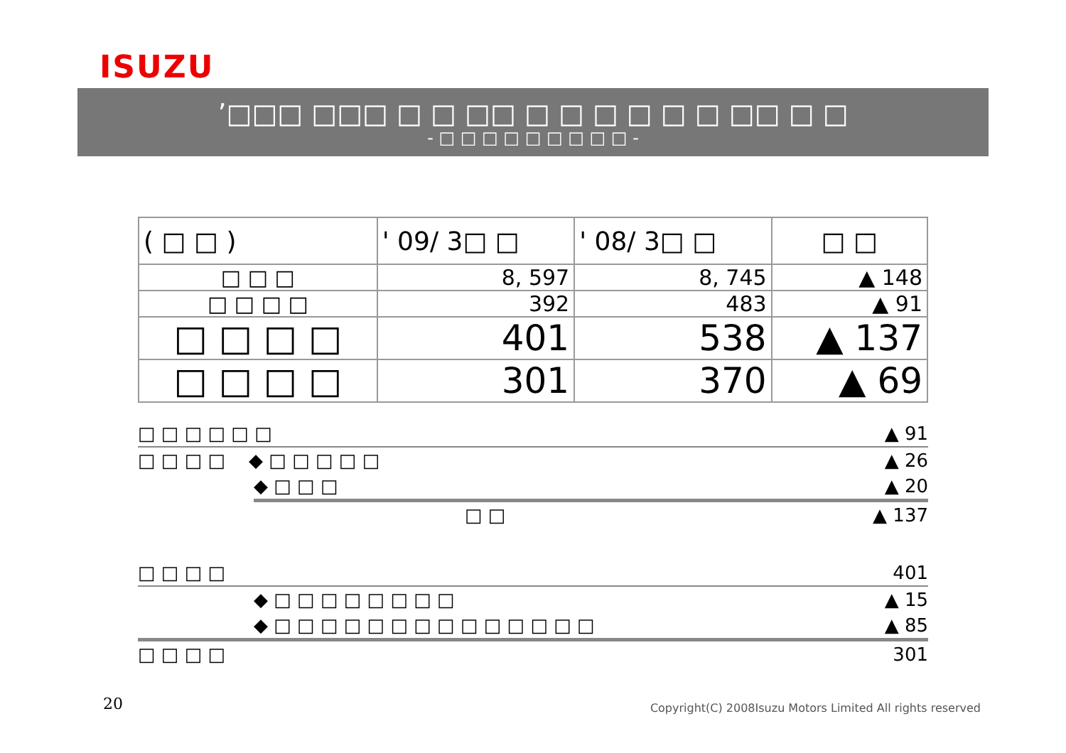ISUZU
’□□□ □□□ □ □ □□ □ □ □ □ □ □ □□ □ □
- □ □ □ □ □ □ □ □ □ -
| ( □ □ ) | ' 09/ 3□ □ | ' 08/ 3□ □ | □ □ |
| --- | --- | --- | --- |
| □ □ □ | 8, 597 | 8, 745 | ▲ 148 |
| □ □ □ □ | 392 | 483 | ▲ 91 |
| □ □ □ □ | 401 | 538 | ▲ 137 |
| □ □ □ □ | 301 | 370 | ▲ 69 |
□ □ □ □ □ □ ▲ 91
□ □ □ □ ◆ □ □ □ □ □ ▲ 26
◆ □ □ □ ▲ 20
□ □ ▲ 137
□ □ □ □ 401
◆ □ □ □ □ □ □ □ □ ▲ 15
◆ □ □ □ □ □ □ □ □ □ □ □ □ □ □ ▲ 85
□ □ □ □ 301
20
Copyright(C) 2008Isuzu Motors Limited All rights reserved